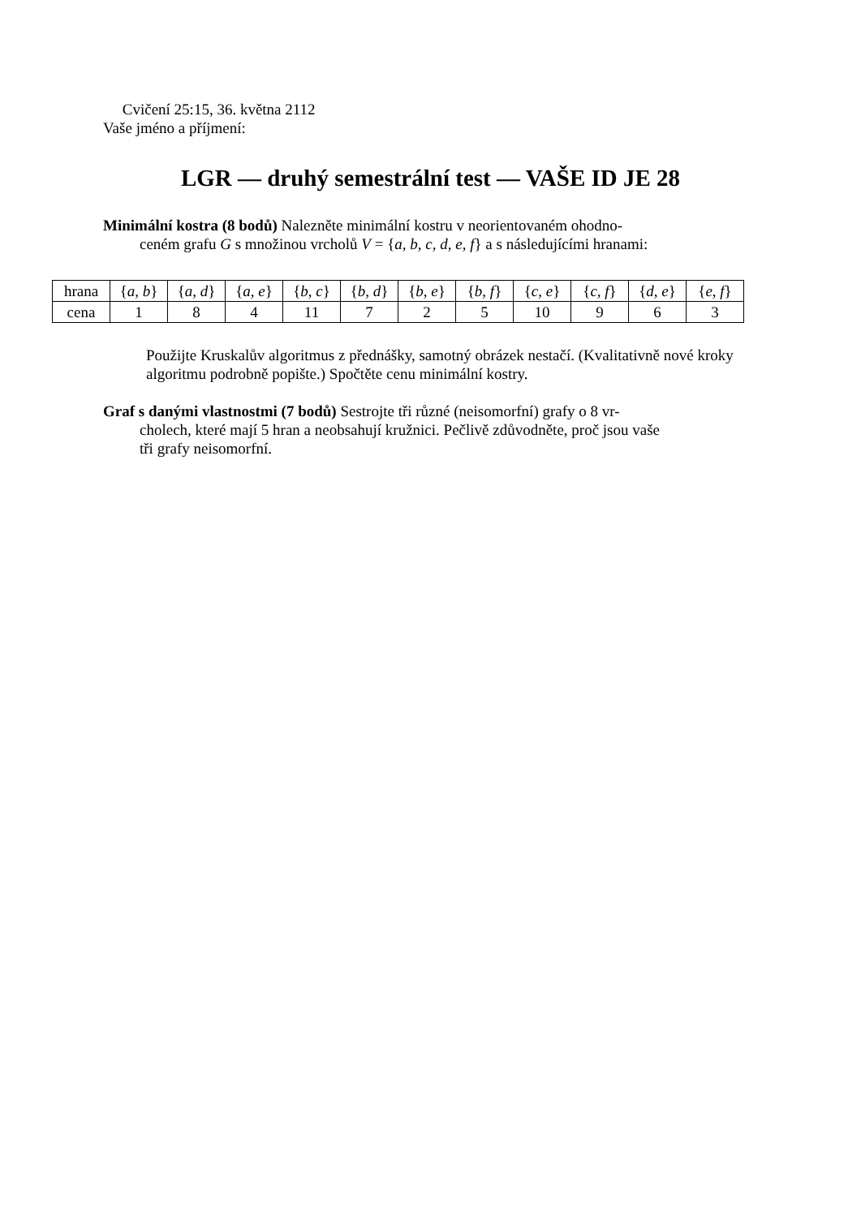Cvičení 25:15, 36. května 2112
Vaše jméno a příjmení:
LGR — druhý semestrální test — VAŠE ID JE 28
Minimální kostra (8 bodů) Nalezněte minimální kostru v neorientovaném ohodno-
ceném grafu G s množinou vrcholů V = {a, b, c, d, e, f} a s následujícími hranami:
| hrana | { a, b } | { a, d } | { a, e } | { b, c } | { b, d } | { b, e } | { b, f } | { c, e } | { c, f } | { d, e } | { e, f } |
| cena | 1 | 8 | 4 | 11 | 7 | 2 | 5 | 10 | 9 | 6 | 3 |
Použijte Kruskalův algoritmus z přednášky, samotný obrázek nestačí. (Kvalitativně nové kroky algoritmu podrobně popište.) Spočtěte cenu minimální kostry.
Graf s danými vlastnostmi (7 bodů) Sestrojte tři různé (neisomorfní) grafy o 8 vr-
cholech, které mají 5 hran a neobsahují kružnici. Pečlivě zdůvodněte, proč jsou vaše
tři grafy neisomorfní.